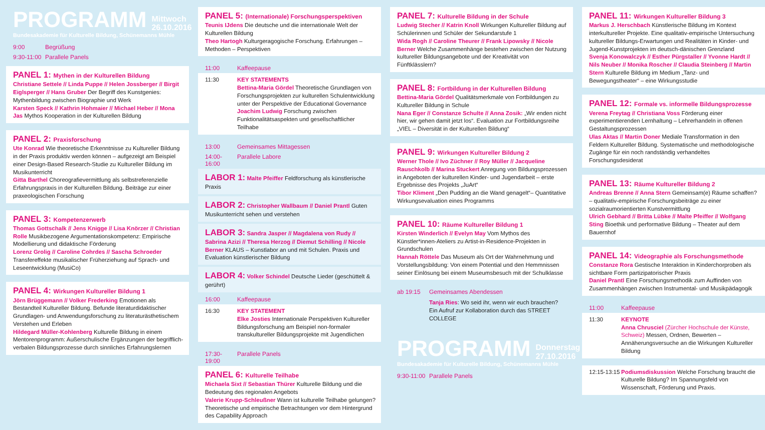PROGRAMM Mittwoch
26.10.2016
Bundesakademie für Kulturelle Bildung, Schünemanns Mühle
9:00 Begrüßung
9:30-11:00 Parallele Panels
PANEL 1: Mythen in der Kulturellen Bildung
Christiane Settele // Linda Puppe // Helen Jossberger // Birgit Eiglsperger // Hans Gruber Der Begriff des Kunstgenies: Mythenbildung zwischen Biographie und Werk
Karsten Speck // Kathrin Hohmaier // Michael Heber // Mona Jas Mythos Kooperation in der Kulturellen Bildung
PANEL 2: Praxisforschung
Ute Konrad Wie theoretische Erkenntnisse zu Kultureller Bildung in der Praxis produktiv werden können – aufgezeigt am Beispiel einer Design-Based Research-Studie zu Kultureller Bildung im Musikunterricht
Gitta Barthel Choreografievermittlung als selbstreferenzielle Erfahrungspraxis in der Kulturellen Bildung. Beiträge zur einer praxeologischen Forschung
PANEL 3: Kompetenzerwerb
Thomas Gottschalk // Jens Knigge // Lisa Knörzer // Christian Rolle Musikbezogene Argumentationskompetenz: Empirische Modellierung und didaktische Förderung
Lorenz Grolig // Caroline Cohrdes // Sascha Schroeder Transfereffekte musikalischer Früherziehung auf Sprach- und Leseentwicklung (MusiCo)
PANEL 4: Wirkungen Kultureller Bildung 1
Jörn Brüggemann // Volker Frederking Emotionen als Bestandteil Kultureller Bildung. Befunde literaturdidaktischer Grundlagen- und Anwendungsforschung zu literaturästhetischem Verstehen und Erleben
Hildegard Müller-Kohlenberg Kulturelle Bildung in einem Mentorenprogramm: Außerschulische Ergänzungen der begrifflich-verbalen Bildungsprozesse durch sinnliches Erfahrungslernen
PANEL 5: (Internationale) Forschungsperspektiven
Teunis IJdens Die deutsche und die internationale Welt der Kulturellen Bildung
Theo Hartogh Kulturgeragogische Forschung. Erfahrungen – Methoden – Perspektiven
11:00 Kaffeepause
11:30 KEY STATEMENTS
Bettina-Maria Gördel Theoretische Grundlagen von Forschungsprojekten zur kulturellen Schulentwicklung unter der Perspektive der Educational Governance
Joachim Ludwig Forschung zwischen Funktionalitätsaspekten und gesellschaftlicher Teilhabe
13:00 Gemeinsames Mittagessen
14:00-16:00 Parallele Labore
LABOR 1: Malte Pfeiffer Feldforschung als künstlerische Praxis
LABOR 2: Christopher Wallbaum // Daniel Prantl Guten Musikunterricht sehen und verstehen
LABOR 3: Sandra Jasper // Magdalena von Rudy // Sabrina Azizi // Theresa Herzog // Diemut Schilling // Nicole Berner KLAUS – Kunstlabor an und mit Schulen. Praxis und Evaluation künstlerischer Bildung
LABOR 4: Volker Schindel Deutsche Lieder (geschüttelt & gerührt)
16:00 Kaffeepause
16:30 KEY STATEMENT
Elke Josties Internationale Perspektiven Kultureller Bildungsforschung am Beispiel non-formaler transkultureller Bildungsprojekte mit Jugendlichen
17:30-19:00 Parallele Panels
PANEL 6: Kulturelle Teilhabe
Michaela Sixt // Sebastian Thürer Kulturelle Bildung und die Bedeutung des regionalen Angebots
Valerie Krupp-Schleußner Wann ist kulturelle Teilhabe gelungen? Theoretische und empirische Betrachtungen vor dem Hintergrund des Capability Approach
PANEL 7: Kulturelle Bildung in der Schule
Ludwig Stecher // Katrin Knoll Wirkungen Kultureller Bildung auf Schülerinnen und Schüler der Sekundarstufe 1
Wida Rogh // Caroline Theurer // Frank Lipowsky // Nicole Berner Welche Zusammenhänge bestehen zwischen der Nutzung kultureller Bildungsangebote und der Kreativität von Fünftklässlern?
PANEL 8: Fortbildung in der Kulturellen Bildung
Bettina-Maria Gördel Qualitätsmerkmale von Fortbildungen zu Kultureller Bildung in Schule
Nana Eger // Constanze Schulte // Anna Zosik: „Wir enden nicht hier, wir gehen damit jetzt los“. Evaluation zur Fortbildungsreihe „VIEL – Diversität in der Kulturellen Bildung“
PANEL 9: Wirkungen Kultureller Bildung 2
Werner Thole // Ivo Züchner // Roy Müller // Jacqueline Rauschkolb // Marina Stuckert Anregung von Bildungsprozessen in Angeboten der kulturellen Kinder- und Jugendarbeit – erste Ergebnisse des Projekts „JuArt“
Tibor Kliment „Den Pudding an die Wand genagelt“– Quantitative Wirkungsevaluation eines Programms
PANEL 10: Räume Kultureller Bildung 1
Kirsten Winderlich // Evelyn May Vom Mythos des Künstler*innen-Ateliers zu Artist-in-Residence-Projekten in Grundschulen
Hannah Röttele Das Museum als Ort der Wahrnehmung und Vorstellungsbildung: Von einem Potential und den Hemmnissen seiner Einlösung bei einem Museumsbesuch mit der Schulklasse
ab 19:15 Gemeinsames Abendessen
Tanja Ries: Wo seid ihr, wenn wir euch brauchen? Ein Aufruf zur Kollaboration durch das STREET COLLEGE
PROGRAMM Donnerstag
27.10.2016
Bundesakademie für Kulturelle Bildung, Schünemanns Mühle
9:30-11:00 Parallele Panels
PANEL 11: Wirkungen Kultureller Bildung 3
Markus J. Herschbach Künstlerische Bildung im Kontext interkultureller Projekte. Eine qualitativ-empirische Untersuchung kultureller Bildungs-Erwartungen und Realitäten in Kinder- und Jugend-Kunstprojekten im deutsch-dänischen Grenzland
Svenja Konowalczyk // Esther Pürgstaller // Yvonne Hardt // Nils Neuber // Monika Roscher // Claudia Steinberg // Martin Stern Kulturelle Bildung im Medium „Tanz- und Bewegungstheater“ – eine Wirkungsstudie
PANEL 12: Formale vs. informelle Bildungsprozesse
Verena Freytag // Christiana Voss Förderung einer experimentierenden Lernhaltung – Lehrerhandeln in offenen Gestaltungsprozessen
Ulas Aktas // Martin Doner Mediale Transformation in den Feldern Kultureller Bildung. Systematische und methodologische Zugänge für ein noch randständig verhandeltes Forschungsdesiderat
PANEL 13: Räume Kultureller Bildung 2
Andreas Brenne // Anna Stern Gemeinsam(e) Räume schaffen? – qualitativ-empirische Forschungsbeiträge zu einer sozialraumorientierten Kunstvermittlung
Ulrich Gebhard // Britta Lübke // Malte Pfeiffer // Wolfgang Sting Bioethik und performative Bildung – Theater auf dem Bauernhof
PANEL 14: Videographie als Forschungsmethode
Constanze Rora Gestische Interaktion in Kinderchorproben als sichtbare Form partizipatorischer Praxis
Daniel Prantl Eine Forschungsmethodik zum Auffinden von Zusammenhängen zwischen Instrumental- und Musikpädagogik
11:00 Kaffeepause
11:30 KEYNOTE
Anna Chrusciel (Zürcher Hochschule der Künste, Schweiz) Messen, Ordnen, Bewerten – Annäherungsversuche an die Wirkungen Kultureller Bildung
12:15-13:15
Podiumsdiskussion Welche Forschung braucht die Kulturelle Bildung? Im Spannungsfeld von Wissenschaft, Förderung und Praxis.